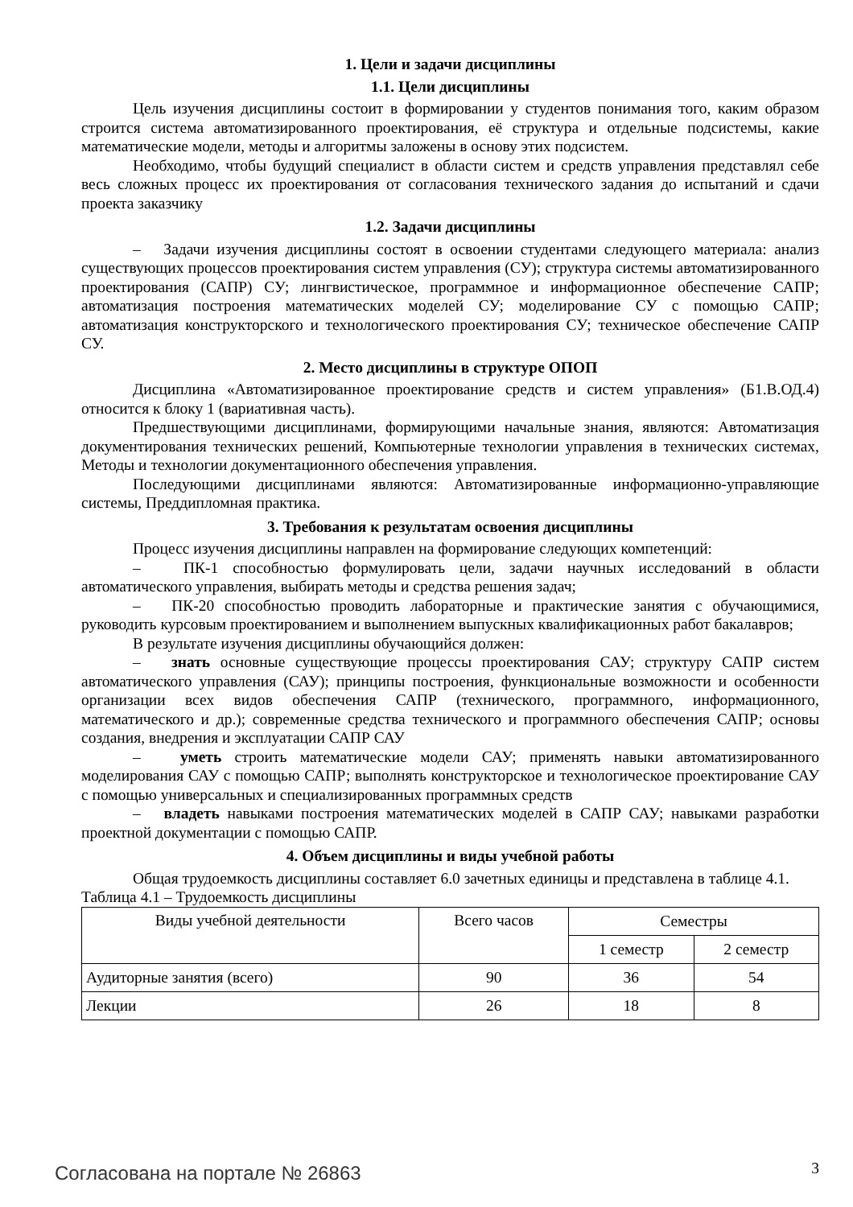1. Цели и задачи дисциплины
1.1. Цели дисциплины
Цель изучения дисциплины состоит в формировании у студентов понимания того, каким образом строится система автоматизированного проектирования, её структура и отдельные подсистемы, какие математические модели, методы и алгоритмы заложены в основу этих подсистем.
Необходимо, чтобы будущий специалист в области систем и средств управления представлял себе весь сложных процесс их проектирования от согласования технического задания до испытаний и сдачи проекта заказчику
1.2. Задачи дисциплины
– Задачи изучения дисциплины состоят в освоении студентами следующего материала: анализ существующих процессов проектирования систем управления (СУ); структура системы автоматизированного проектирования (САПР) СУ; лингвистическое, программное и информационное обеспечение САПР; автоматизация построения математических моделей СУ; моделирование СУ с помощью САПР; автоматизация конструкторского и технологического проектирования СУ; техническое обеспечение САПР СУ.
2. Место дисциплины в структуре ОПОП
Дисциплина «Автоматизированное проектирование средств и систем управления» (Б1.В.ОД.4) относится к блоку 1 (вариативная часть).
Предшествующими дисциплинами, формирующими начальные знания, являются: Автоматизация документирования технических решений, Компьютерные технологии управления в технических системах, Методы и технологии документационного обеспечения управления.
Последующими дисциплинами являются: Автоматизированные информационно-управляющие системы, Преддипломная практика.
3. Требования к результатам освоения дисциплины
Процесс изучения дисциплины направлен на формирование следующих компетенций:
– ПК-1 способностью формулировать цели, задачи научных исследований в области автоматического управления, выбирать методы и средства решения задач;
– ПК-20 способностью проводить лабораторные и практические занятия с обучающимися, руководить курсовым проектированием и выполнением выпускных квалификационных работ бакалавров;
В результате изучения дисциплины обучающийся должен:
– знать основные существующие процессы проектирования САУ; структуру САПР систем автоматического управления (САУ); принципы построения, функциональные возможности и особенности организации всех видов обеспечения САПР (технического, программного, информационного, математического и др.); современные средства технического и программного обеспечения САПР; основы создания, внедрения и эксплуатации САПР САУ
– уметь строить математические модели САУ; применять навыки автоматизированного моделирования САУ с помощью САПР; выполнять конструкторское и технологическое проектирование САУ с помощью универсальных и специализированных программных средств
– владеть навыками построения математических моделей в САПР САУ; навыками разработки проектной документации с помощью САПР.
4. Объем дисциплины и виды учебной работы
Общая трудоемкость дисциплины составляет 6.0 зачетных единицы и представлена в таблице 4.1.
Таблица 4.1 – Трудоемкость дисциплины
| Виды учебной деятельности | Всего часов | Семестры | |
| --- | --- | --- | --- |
| | | 1 семестр | 2 семестр |
| Аудиторные занятия (всего) | 90 | 36 | 54 |
| Лекции | 26 | 18 | 8 |
Согласована на портале № 26863 3